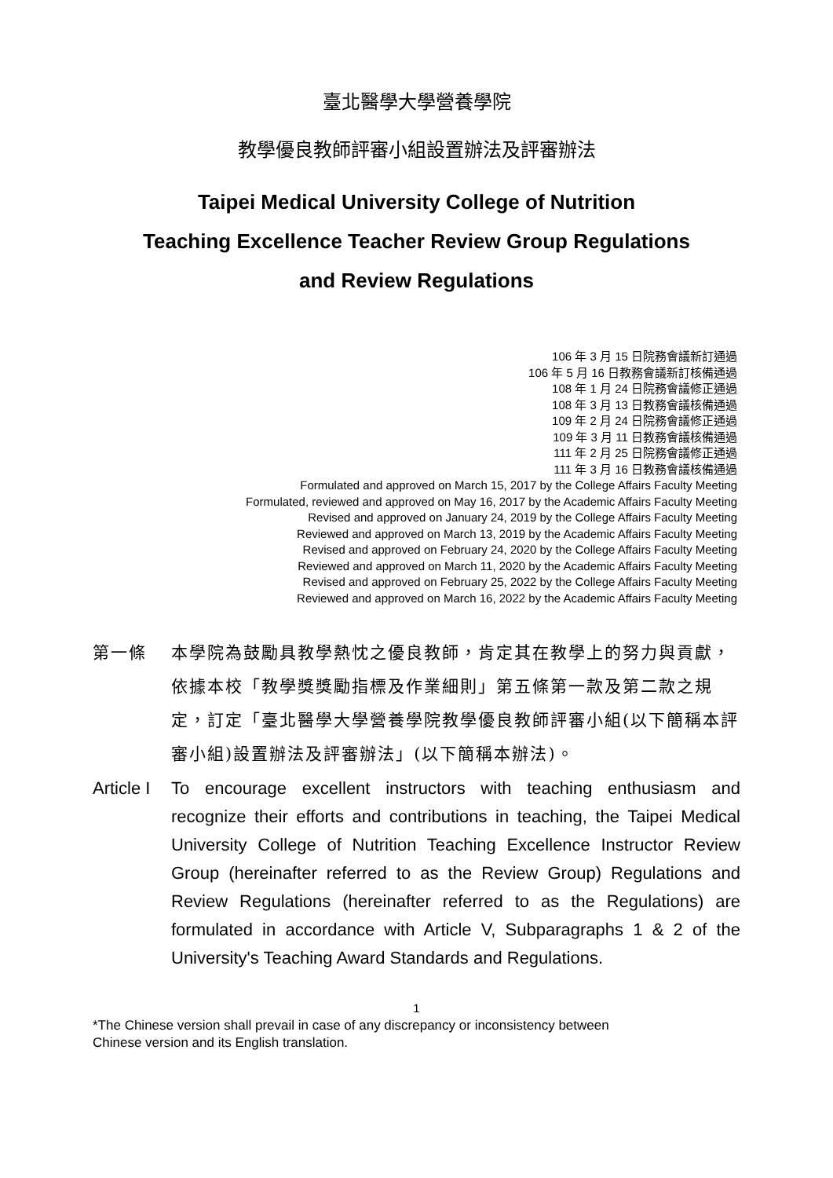臺北醫學大學營養學院
教學優良教師評審小組設置辦法及評審辦法
Taipei Medical University College of Nutrition
Teaching Excellence Teacher Review Group Regulations
and Review Regulations
106 年 3 月 15 日院務會議新訂通過
106 年 5 月 16 日教務會議新訂核備通過
108 年 1 月 24 日院務會議修正通過
108 年 3 月 13 日教務會議核備通過
109 年 2 月 24 日院務會議修正通過
109 年 3 月 11 日教務會議核備通過
111 年 2 月 25 日院務會議修正通過
111 年 3 月 16 日教務會議核備通過
Formulated and approved on March 15, 2017 by the College Affairs Faculty Meeting
Formulated, reviewed and approved on May 16, 2017 by the Academic Affairs Faculty Meeting
Revised and approved on January 24, 2019 by the College Affairs Faculty Meeting
Reviewed and approved on March 13, 2019 by the Academic Affairs Faculty Meeting
Revised and approved on February 24, 2020 by the College Affairs Faculty Meeting
Reviewed and approved on March 11, 2020 by the Academic Affairs Faculty Meeting
Revised and approved on February 25, 2022 by the College Affairs Faculty Meeting
Reviewed and approved on March 16, 2022 by the Academic Affairs Faculty Meeting
第一條 本學院為鼓勵具教學熱忱之優良教師，肯定其在教學上的努力與貢獻，依據本校「教學獎獎勵指標及作業細則」第五條第一款及第二款之規定，訂定「臺北醫學大學營養學院教學優良教師評審小組(以下簡稱本評審小組)設置辦法及評審辦法」(以下簡稱本辦法)。
Article I
To encourage excellent instructors with teaching enthusiasm and recognize their efforts and contributions in teaching, the Taipei Medical University College of Nutrition Teaching Excellence Instructor Review Group (hereinafter referred to as the Review Group) Regulations and Review Regulations (hereinafter referred to as the Regulations) are formulated in accordance with Article V, Subparagraphs 1 & 2 of the University's Teaching Award Standards and Regulations.
1
*The Chinese version shall prevail in case of any discrepancy or inconsistency between
Chinese version and its English translation.